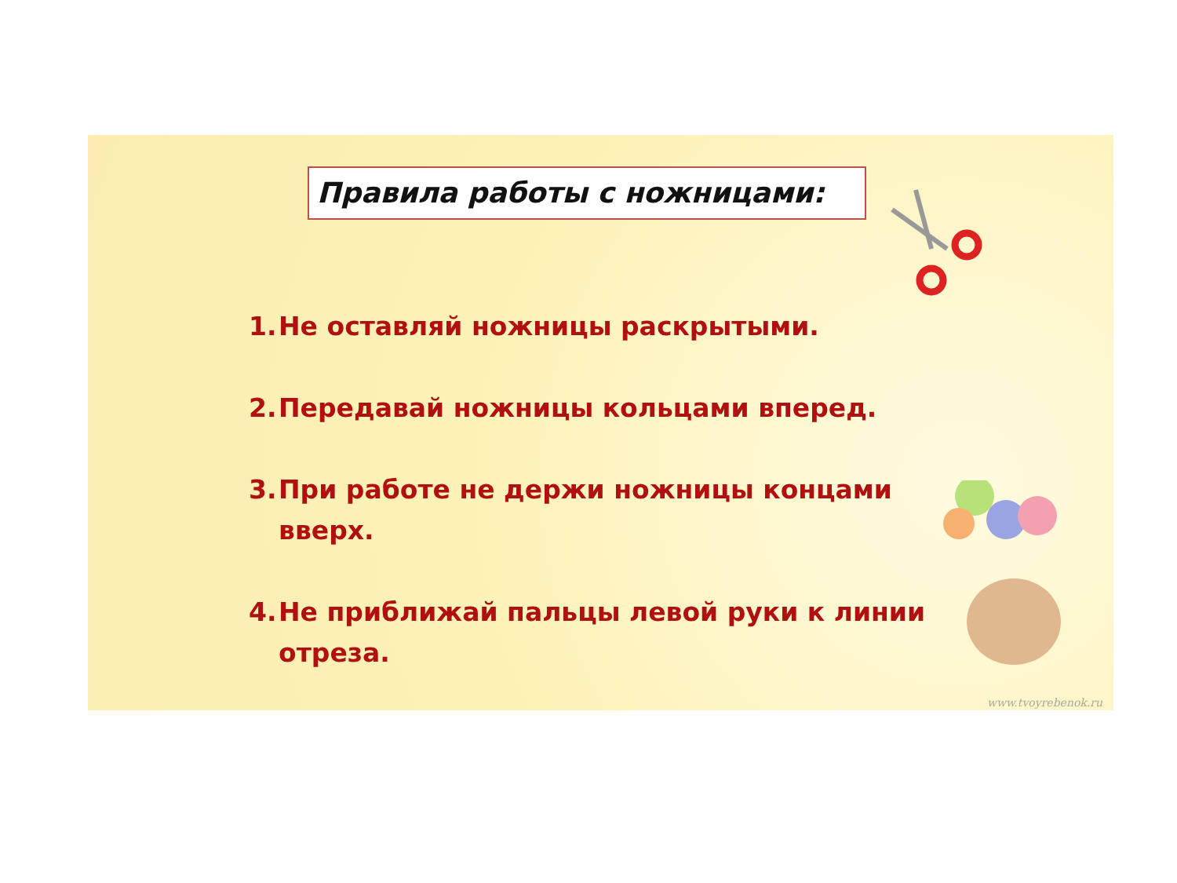Правила работы с ножницами:
1. Не оставляй ножницы раскрытыми.
2. Передавай ножницы кольцами вперед.
3. При работе не держи ножницы концами вверх.
4. Не приближай пальцы левой руки к линии отреза.
www.tvoyrebenok.ru